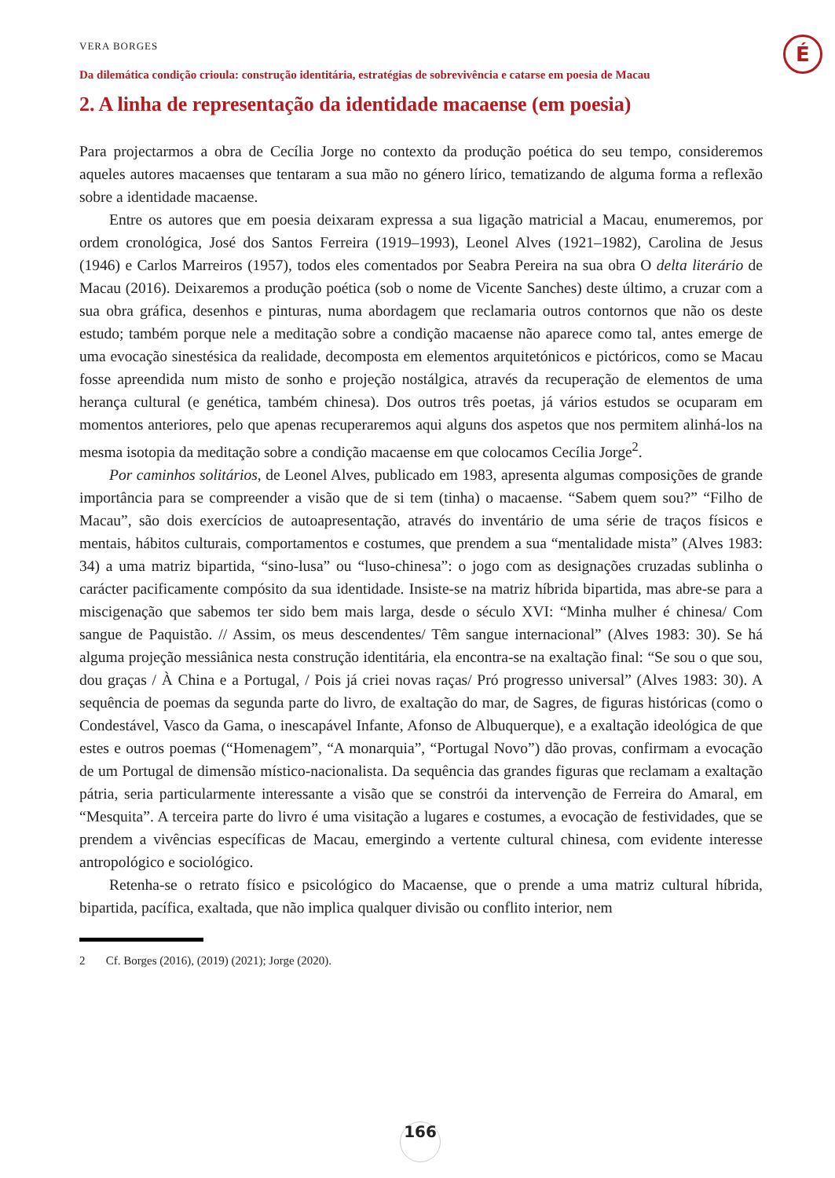VERA BORGES
Da dilemática condição crioula: construção identitária, estratégias de sobrevivência e catarse em poesia de Macau
É
2. A linha de representação da identidade macaense (em poesia)
Para projectarmos a obra de Cecília Jorge no contexto da produção poética do seu tempo, consideremos aqueles autores macaenses que tentaram a sua mão no género lírico, tematizando de alguma forma a reflexão sobre a identidade macaense.
Entre os autores que em poesia deixaram expressa a sua ligação matricial a Macau, enumeremos, por ordem cronológica, José dos Santos Ferreira (1919–1993), Leonel Alves (1921–1982), Carolina de Jesus (1946) e Carlos Marreiros (1957), todos eles comentados por Seabra Pereira na sua obra O delta literário de Macau (2016). Deixaremos a produção poética (sob o nome de Vicente Sanches) deste último, a cruzar com a sua obra gráfica, desenhos e pinturas, numa abordagem que reclamaria outros contornos que não os deste estudo; também porque nele a meditação sobre a condição macaense não aparece como tal, antes emerge de uma evocação sinestésica da realidade, decomposta em elementos arquitetónicos e pictóricos, como se Macau fosse apreendida num misto de sonho e projeção nostálgica, através da recuperação de elementos de uma herança cultural (e genética, também chinesa). Dos outros três poetas, já vários estudos se ocuparam em momentos anteriores, pelo que apenas recuperaremos aqui alguns dos aspetos que nos permitem alinhá-los na mesma isotopia da meditação sobre a condição macaense em que colocamos Cecília Jorge<sup>2</sup>.
Por caminhos solitários, de Leonel Alves, publicado em 1983, apresenta algumas composições de grande importância para se compreender a visão que de si tem (tinha) o macaense. “Sabem quem sou?” “Filho de Macau”, são dois exercícios de autoapresentação, através do inventário de uma série de traços físicos e mentais, hábitos culturais, comportamentos e costumes, que prendem a sua “mentalidade mista” (Alves 1983: 34) a uma matriz bipartida, “sino-lusa” ou “luso-chinesa”: o jogo com as designações cruzadas sublinha o carácter pacificamente compósito da sua identidade. Insiste-se na matriz híbrida bipartida, mas abre-se para a miscigenação que sabemos ter sido bem mais larga, desde o século XVI: “Minha mulher é chinesa/ Com sangue de Paquistão. // Assim, os meus descendentes/ Têm sangue internacional” (Alves 1983: 30). Se há alguma projeção messiânica nesta construção identitária, ela encontra-se na exaltação final: “Se sou o que sou, dou graças / À China e a Portugal, / Pois já criei novas raças/ Pró progresso universal” (Alves 1983: 30). A sequência de poemas da segunda parte do livro, de exaltação do mar, de Sagres, de figuras históricas (como o Condestável, Vasco da Gama, o inescapável Infante, Afonso de Albuquerque), e a exaltação ideológica de que estes e outros poemas (“Homenagem”, “A monarquia”, “Portugal Novo”) dão provas, confirmam a evocação de um Portugal de dimensão místico-nacionalista. Da sequência das grandes figuras que reclamam a exaltação pátria, seria particularmente interessante a visão que se constrói da intervenção de Ferreira do Amaral, em “Mesquita”. A terceira parte do livro é uma visitação a lugares e costumes, a evocação de festividades, que se prendem a vivências específicas de Macau, emergindo a vertente cultural chinesa, com evidente interesse antropológico e sociológico.
Retenha-se o retrato físico e psicológico do Macaense, que o prende a uma matriz cultural híbrida, bipartida, pacífica, exaltada, que não implica qualquer divisão ou conflito interior, nem
2 Cf. Borges (2016), (2019) (2021); Jorge (2020).
166